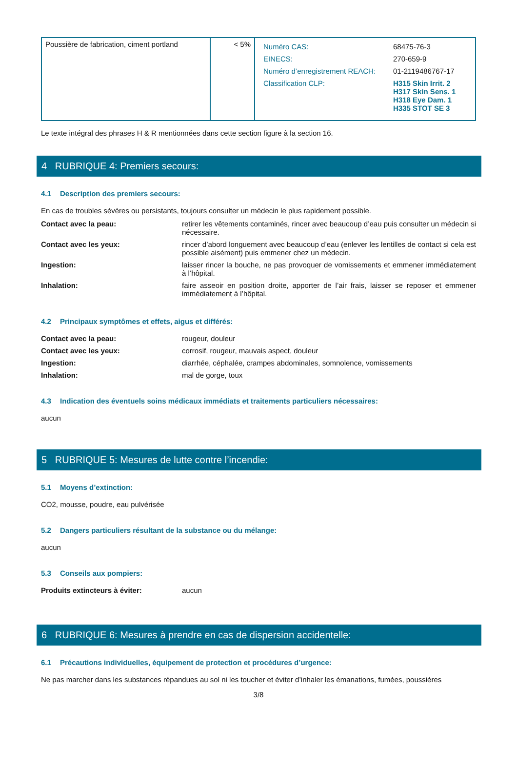| Poussière de fabrication, ciment portland | < 5% | / Numéro CAS: / 68475-76-3 / / EINECS: / 270-659-9 / / Numéro d’enregistrement REACH: / 01-2119486767-17 / / Classification CLP: / H315 Skin Irrit. 2 H317 Skin Sens. 1 H318 Eye Dam. 1 H335 STOT SE 3 / |
Le texte intégral des phrases H & R mentionnées dans cette section figure à la section 16.
4 RUBRIQUE 4: Premiers secours:
4.1 Description des premiers secours:
En cas de troubles sévères ou persistants, toujours consulter un médecin le plus rapidement possible.
Contact avec la peau: retirer les vêtements contaminés, rincer avec beaucoup d’eau puis consulter un médecin si nécessaire.
Contact avec les yeux: rincer d’abord longuement avec beaucoup d’eau (enlever les lentilles de contact si cela est possible aisément) puis emmener chez un médecin.
Ingestion: laisser rincer la bouche, ne pas provoquer de vomissements et emmener immédiatement à l’hôpital.
Inhalation: faire asseoir en position droite, apporter de l’air frais, laisser se reposer et emmener immédiatement à l’hôpital.
4.2 Principaux symptômes et effets, aigus et différés:
Contact avec la peau: rougeur, douleur
Contact avec les yeux: corrosif, rougeur, mauvais aspect, douleur
Ingestion: diarrhée, céphalée, crampes abdominales, somnolence, vomissements
Inhalation: mal de gorge, toux
4.3 Indication des éventuels soins médicaux immédiats et traitements particuliers nécessaires:
aucun
5 RUBRIQUE 5: Mesures de lutte contre l’incendie:
5.1 Moyens d’extinction:
CO2, mousse, poudre, eau pulvérisée
5.2 Dangers particuliers résultant de la substance ou du mélange:
aucun
5.3 Conseils aux pompiers:
Produits extincteurs à éviter: aucun
6 RUBRIQUE 6: Mesures à prendre en cas de dispersion accidentelle:
6.1 Précautions individuelles, équipement de protection et procédures d’urgence:
Ne pas marcher dans les substances répandues au sol ni les toucher et éviter d’inhaler les émanations, fumées, poussières
3/8